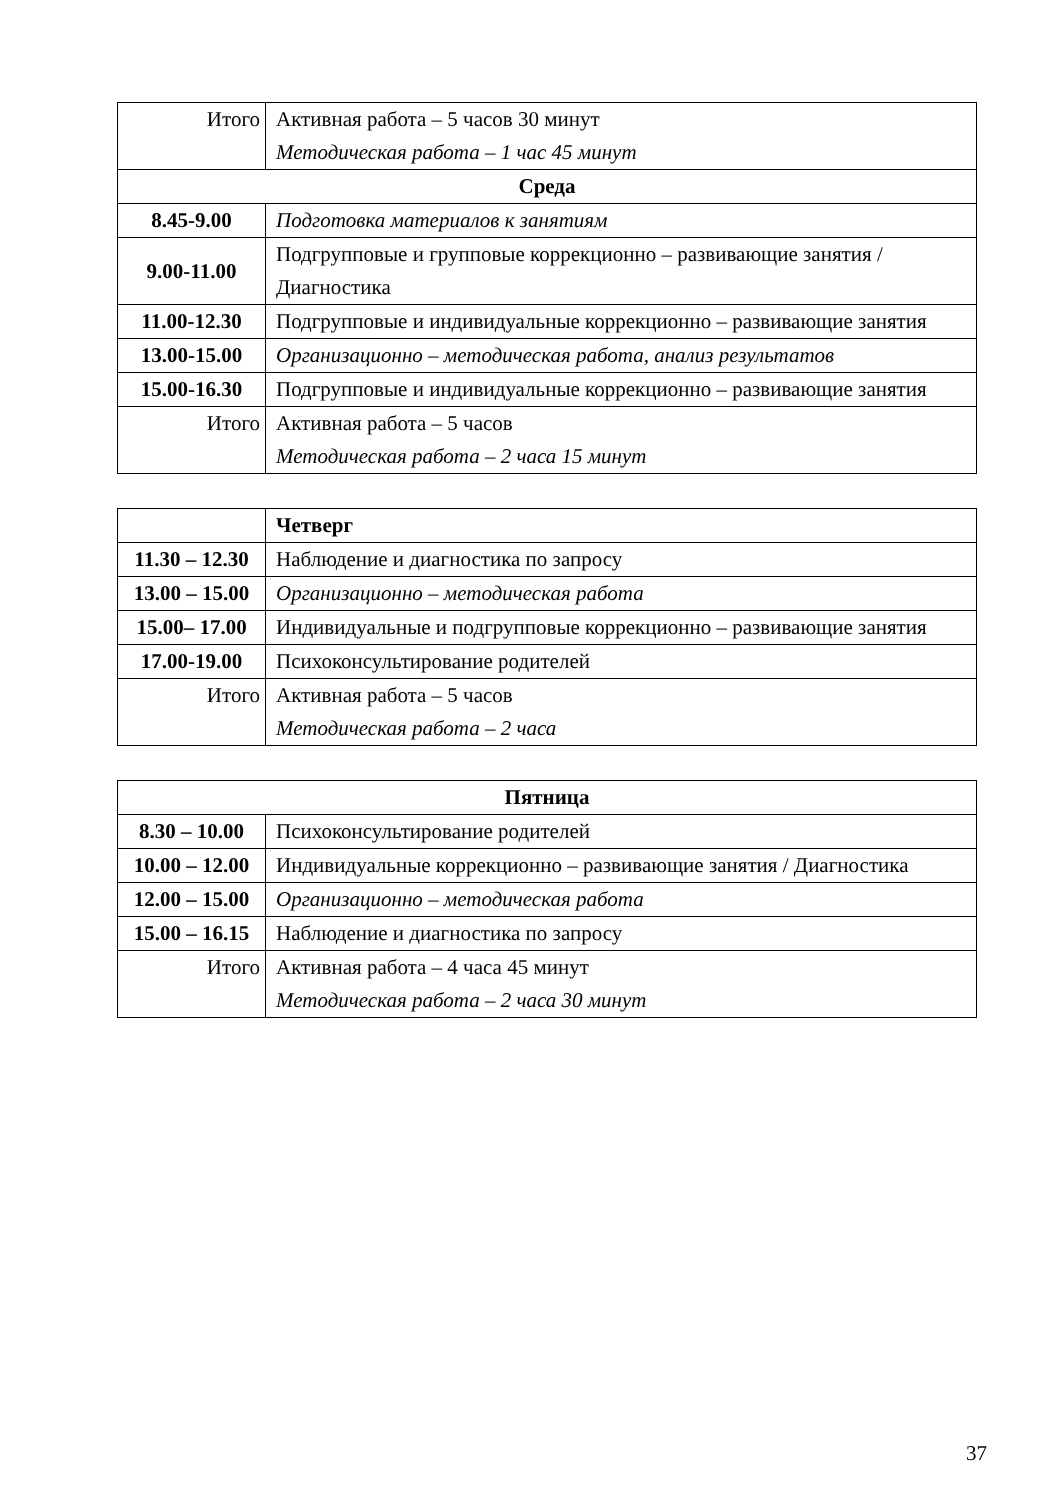| Итого | Активная работа – 5 часов 30 минут Методическая работа – 1 час 45 минут |
| Среда | |
| 8.45-9.00 | Подготовка материалов к занятиям |
| 9.00-11.00 | Подгрупповые и групповые коррекционно – развивающие занятия / Диагностика |
| 11.00-12.30 | Подгрупповые и индивидуальные коррекционно – развивающие занятия |
| 13.00-15.00 | Организационно – методическая работа, анализ результатов |
| 15.00-16.30 | Подгрупповые и индивидуальные коррекционно – развивающие занятия |
| Итого | Активная работа – 5 часов Методическая работа – 2 часа 15 минут |
| | Четверг |
| 11.30 – 12.30 | Наблюдение и диагностика по запросу |
| 13.00 – 15.00 | Организационно – методическая работа |
| 15.00– 17.00 | Индивидуальные и подгрупповые коррекционно – развивающие занятия |
| 17.00-19.00 | Психоконсультирование родителей |
| Итого | Активная работа – 5 часов Методическая работа – 2 часа |
| Пятница | |
| 8.30 – 10.00 | Психоконсультирование родителей |
| 10.00 – 12.00 | Индивидуальные коррекционно – развивающие занятия / Диагностика |
| 12.00 – 15.00 | Организационно – методическая работа |
| 15.00 – 16.15 | Наблюдение и диагностика по запросу |
| Итого | Активная работа – 4 часа 45 минут Методическая работа – 2 часа 30 минут |
37